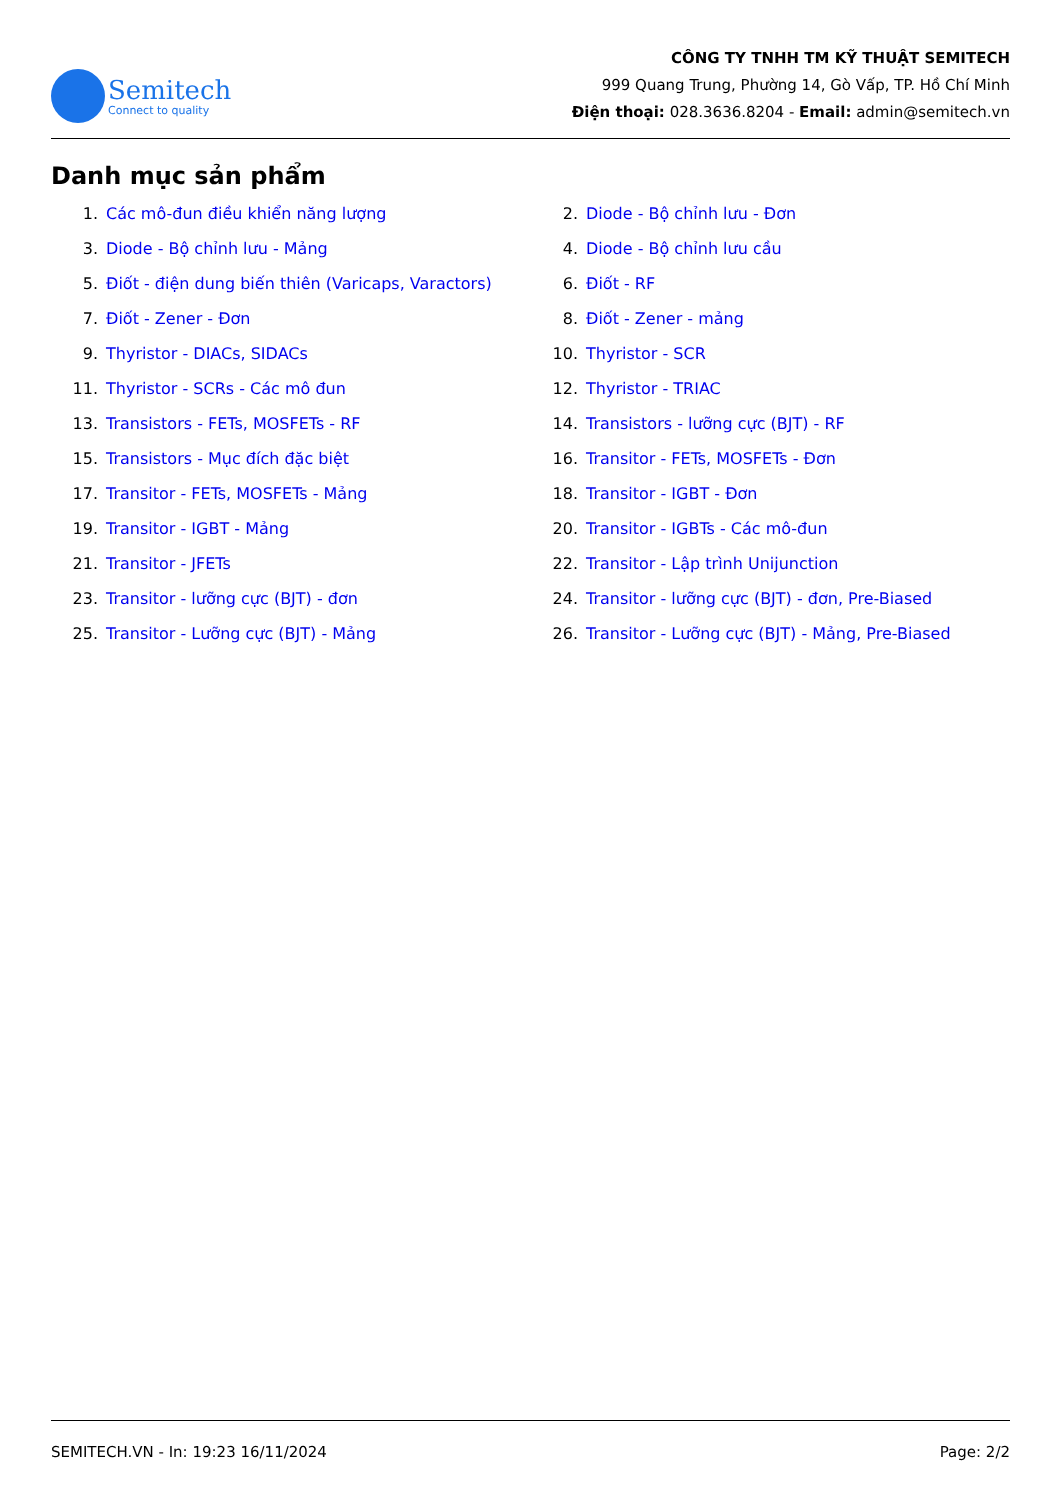Semitech
Connect to quality
CÔNG TY TNHH TM KỸ THUẬT SEMITECH
999 Quang Trung, Phường 14, Gò Vấp, TP. Hồ Chí Minh
Điện thoại: 028.3636.8204 - Email: admin@semitech.vn
Danh mục sản phẩm
1. Các mô-đun điều khiển năng lượng
2. Diode - Bộ chỉnh lưu - Đơn
3. Diode - Bộ chỉnh lưu - Mảng
4. Diode - Bộ chỉnh lưu cầu
5. Điốt - điện dung biến thiên (Varicaps, Varactors)
6. Điốt - RF
7. Điốt - Zener - Đơn
8. Điốt - Zener - mảng
9. Thyristor - DIACs, SIDACs
10. Thyristor - SCR
11. Thyristor - SCRs - Các mô đun
12. Thyristor - TRIAC
13. Transistors - FETs, MOSFETs - RF
14. Transistors - lưỡng cực (BJT) - RF
15. Transistors - Mục đích đặc biệt
16. Transitor - FETs, MOSFETs - Đơn
17. Transitor - FETs, MOSFETs - Mảng
18. Transitor - IGBT - Đơn
19. Transitor - IGBT - Mảng
20. Transitor - IGBTs - Các mô-đun
21. Transitor - JFETs
22. Transitor - Lập trình Unijunction
23. Transitor - lưỡng cực (BJT) - đơn
24. Transitor - lưỡng cực (BJT) - đơn, Pre-Biased
25. Transitor - Lưỡng cực (BJT) - Mảng
26. Transitor - Lưỡng cực (BJT) - Mảng, Pre-Biased
SEMITECH.VN - In: 19:23 16/11/2024 Page: 2/2